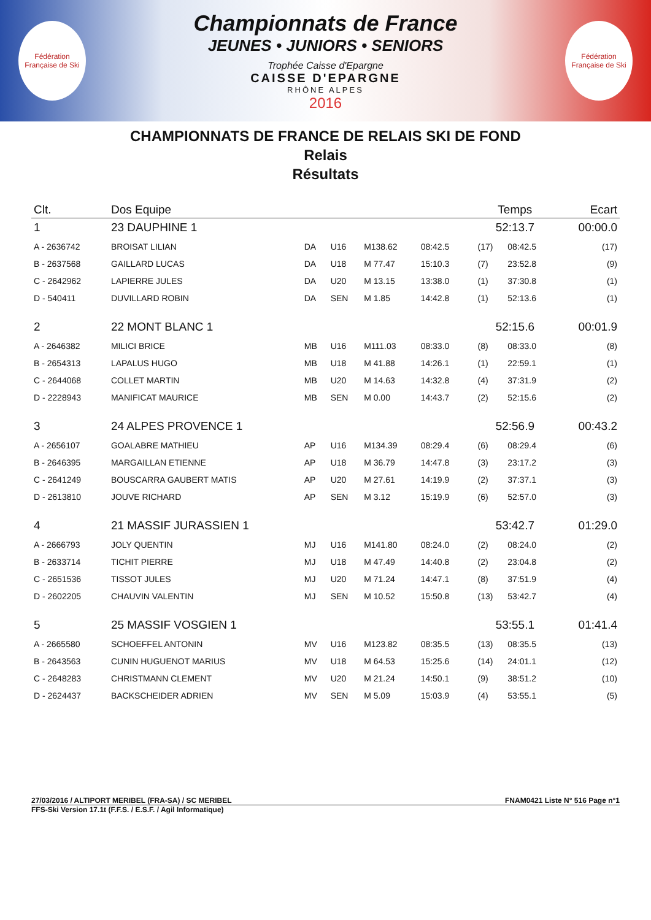Fédération Française de Ski
Championnats de France
JEUNES • JUNIORS • SENIORS
Trophée Caisse d'Epargne
CAISSE D'EPARGNE
RHÔNE ALPES
2016
Fédération Française de Ski
CHAMPIONNATS DE FRANCE DE RELAIS SKI DE FOND
Relais
Résultats
| Clt. | Dos Equipe | | | | | | Temps | | Ecart |
| --- | --- | --- | --- | --- | --- | --- | --- | --- | --- |
| 1 | 23 DAUPHINE 1 | | | | | | 52:13.7 | | 00:00.0 |
| A - 2636742 | BROISAT LILIAN | DA | U16 | M138.62 | 08:42.5 | | (17) | 08:42.5 | (17) |
| B - 2637568 | GAILLARD LUCAS | DA | U18 | M 77.47 | 15:10.3 | | (7) | 23:52.8 | (9) |
| C - 2642962 | LAPIERRE JULES | DA | U20 | M 13.15 | 13:38.0 | | (1) | 37:30.8 | (1) |
| D - 540411 | DUVILLARD ROBIN | DA | SEN | M 1.85 | 14:42.8 | | (1) | 52:13.6 | (1) |
| 2 | 22 MONT BLANC 1 | | | | | | 52:15.6 | | 00:01.9 |
| A - 2646382 | MILICI BRICE | MB | U16 | M111.03 | 08:33.0 | | (8) | 08:33.0 | (8) |
| B - 2654313 | LAPALUS HUGO | MB | U18 | M 41.88 | 14:26.1 | | (1) | 22:59.1 | (1) |
| C - 2644068 | COLLET MARTIN | MB | U20 | M 14.63 | 14:32.8 | | (4) | 37:31.9 | (2) |
| D - 2228943 | MANIFICAT MAURICE | MB | SEN | M 0.00 | 14:43.7 | | (2) | 52:15.6 | (2) |
| 3 | 24 ALPES PROVENCE 1 | | | | | | 52:56.9 | | 00:43.2 |
| A - 2656107 | GOALABRE MATHIEU | AP | U16 | M134.39 | 08:29.4 | | (6) | 08:29.4 | (6) |
| B - 2646395 | MARGAILLAN ETIENNE | AP | U18 | M 36.79 | 14:47.8 | | (3) | 23:17.2 | (3) |
| C - 2641249 | BOUSCARRA GAUBERT MATIS | AP | U20 | M 27.61 | 14:19.9 | | (2) | 37:37.1 | (3) |
| D - 2613810 | JOUVE RICHARD | AP | SEN | M 3.12 | 15:19.9 | | (6) | 52:57.0 | (3) |
| 4 | 21 MASSIF JURASSIEN 1 | | | | | | 53:42.7 | | 01:29.0 |
| A - 2666793 | JOLY QUENTIN | MJ | U16 | M141.80 | 08:24.0 | | (2) | 08:24.0 | (2) |
| B - 2633714 | TICHIT PIERRE | MJ | U18 | M 47.49 | 14:40.8 | | (2) | 23:04.8 | (2) |
| C - 2651536 | TISSOT JULES | MJ | U20 | M 71.24 | 14:47.1 | | (8) | 37:51.9 | (4) |
| D - 2602205 | CHAUVIN VALENTIN | MJ | SEN | M 10.52 | 15:50.8 | | (13) | 53:42.7 | (4) |
| 5 | 25 MASSIF VOSGIEN 1 | | | | | | 53:55.1 | | 01:41.4 |
| A - 2665580 | SCHOEFFEL ANTONIN | MV | U16 | M123.82 | 08:35.5 | | (13) | 08:35.5 | (13) |
| B - 2643563 | CUNIN HUGUENOT MARIUS | MV | U18 | M 64.53 | 15:25.6 | | (14) | 24:01.1 | (12) |
| C - 2648283 | CHRISTMANN CLEMENT | MV | U20 | M 21.24 | 14:50.1 | | (9) | 38:51.2 | (10) |
| D - 2624437 | BACKSCHEIDER ADRIEN | MV | SEN | M 5.09 | 15:03.9 | | (4) | 53:55.1 | (5) |
27/03/2016 / ALTIPORT MERIBEL (FRA-SA) / SC MERIBEL FNAM0421 Liste N° 516 Page n°1
FFS-Ski Version 17.1t (F.F.S. / E.S.F. / Agil Informatique)